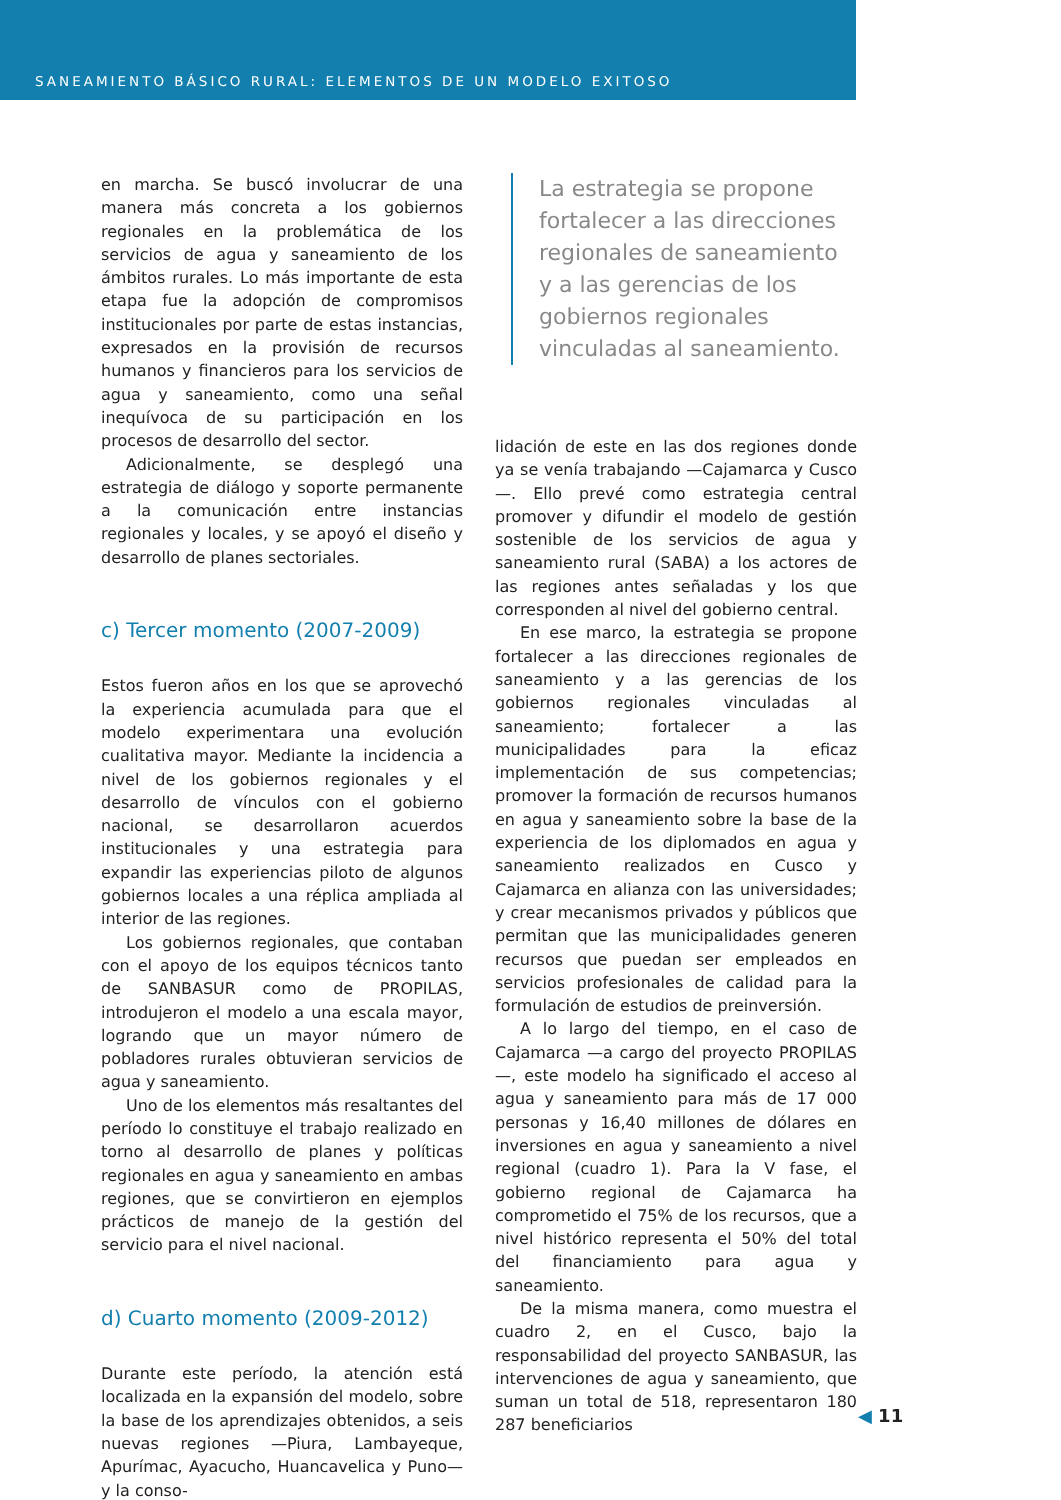SANEAMIENTO BÁSICO RURAL: ELEMENTOS DE UN MODELO EXITOSO
en marcha. Se buscó involucrar de una manera más concreta a los gobiernos regionales en la problemática de los servicios de agua y saneamiento de los ámbitos rurales. Lo más importante de esta etapa fue la adopción de compromisos institucionales por parte de estas instancias, expresados en la provisión de recursos humanos y financieros para los servicios de agua y saneamiento, como una señal inequívoca de su participación en los procesos de desarrollo del sector.
Adicionalmente, se desplegó una estrategia de diálogo y soporte permanente a la comunicación entre instancias regionales y locales, y se apoyó el diseño y desarrollo de planes sectoriales.
c) Tercer momento (2007-2009)
Estos fueron años en los que se aprovechó la experiencia acumulada para que el modelo experimentara una evolución cualitativa mayor. Mediante la incidencia a nivel de los gobiernos regionales y el desarrollo de vínculos con el gobierno nacional, se desarrollaron acuerdos institucionales y una estrategia para expandir las experiencias piloto de algunos gobiernos locales a una réplica ampliada al interior de las regiones.
Los gobiernos regionales, que contaban con el apoyo de los equipos técnicos tanto de SANBASUR como de PROPILAS, introdujeron el modelo a una escala mayor, logrando que un mayor número de pobladores rurales obtuvieran servicios de agua y saneamiento.
Uno de los elementos más resaltantes del período lo constituye el trabajo realizado en torno al desarrollo de planes y políticas regionales en agua y saneamiento en ambas regiones, que se convirtieron en ejemplos prácticos de manejo de la gestión del servicio para el nivel nacional.
d) Cuarto momento (2009-2012)
Durante este período, la atención está localizada en la expansión del modelo, sobre la base de los aprendizajes obtenidos, a seis nuevas regiones —Piura, Lambayeque, Apurímac, Ayacucho, Huancavelica y Puno— y la conso-
La estrategia se propone fortalecer a las direcciones regionales de saneamiento y a las gerencias de los gobiernos regionales vinculadas al saneamiento.
lidación de este en las dos regiones donde ya se venía trabajando —Cajamarca y Cusco—. Ello prevé como estrategia central promover y difundir el modelo de gestión sostenible de los servicios de agua y saneamiento rural (SABA) a los actores de las regiones antes señaladas y los que corresponden al nivel del gobierno central.
En ese marco, la estrategia se propone fortalecer a las direcciones regionales de saneamiento y a las gerencias de los gobiernos regionales vinculadas al saneamiento; fortalecer a las municipalidades para la eficaz implementación de sus competencias; promover la formación de recursos humanos en agua y saneamiento sobre la base de la experiencia de los diplomados en agua y saneamiento realizados en Cusco y Cajamarca en alianza con las universidades; y crear mecanismos privados y públicos que permitan que las municipalidades generen recursos que puedan ser empleados en servicios profesionales de calidad para la formulación de estudios de preinversión.
A lo largo del tiempo, en el caso de Cajamarca —a cargo del proyecto PROPILAS—, este modelo ha significado el acceso al agua y saneamiento para más de 17 000 personas y 16,40 millones de dólares en inversiones en agua y saneamiento a nivel regional (cuadro 1). Para la V fase, el gobierno regional de Cajamarca ha comprometido el 75% de los recursos, que a nivel histórico representa el 50% del total del financiamiento para agua y saneamiento.
De la misma manera, como muestra el cuadro 2, en el Cusco, bajo la responsabilidad del proyecto SANBASUR, las intervenciones de agua y saneamiento, que suman un total de 518, representaron 180 287 beneficiarios
◀ 11